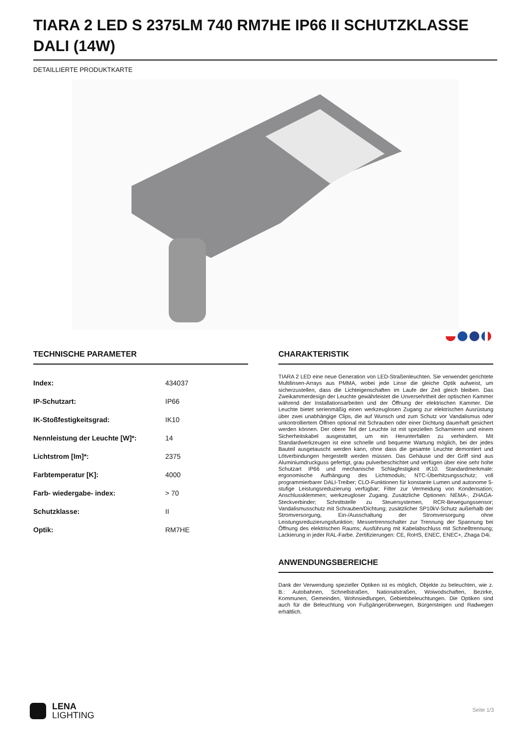TIARA 2 LED S 2375LM 740 RM7HE IP66 II SCHUTZKLASSE DALI (14W)
DETAILLIERTE PRODUKTKARTE
TECHNISCHE PARAMETER
| Index: | 434037 |
| IP-Schutzart: | IP66 |
| IK-Stoßfestigkeitsgrad: | IK10 |
| Nennleistung der Leuchte [W]*: | 14 |
| Lichtstrom [lm]*: | 2375 |
| Farbtemperatur [K]: | 4000 |
| Farb- wiedergabe- index: | > 70 |
| Schutzklasse: | II |
| Optik: | RM7HE |
CHARAKTERISTIK
TIARA 2 LED eine neue Generation von LED-Straßenleuchten. Sie verwendet gerichtete Multilinsen-Arrays aus PMMA, wobei jede Linse die gleiche Optik aufweist, um sicherzustellen, dass die Lichteigenschaften im Laufe der Zeit gleich bleiben. Das Zweikammerdesign der Leuchte gewährleistet die Unversehrtheit der optischen Kammer während der Installationsarbeiten und der Öffnung der elektrischen Kammer. Die Leuchte bietet serienmäßig einen werkzeuglosen Zugang zur elektrischen Ausrüstung über zwei unabhängige Clips, die auf Wunsch und zum Schutz vor Vandalismus oder unkontrolliertem Öffnen optional mit Schrauben oder einer Dichtung dauerhaft gesichert werden können. Der obere Teil der Leuchte ist mit speziellen Scharnieren und einem Sicherheitskabel ausgestattet, um ein Herunterfallen zu verhindern. Mit Standardwerkzeugen ist eine schnelle und bequeme Wartung möglich, bei der jedes Bauteil ausgetauscht werden kann, ohne dass die gesamte Leuchte demontiert und Lötverbindungen hergestellt werden müssen. Das Gehäuse und der Griff sind aus Aluminiumdruckguss gefertigt, grau pulverbeschichtet und verfügen über eine sehr hohe Schutzart IP66 und mechanische Schlagfestigkeit IK10. Standardmerkmale: ergonomische Aufhängung des Lichtmoduls; NTC-Überhitzungsschutz; voll programmierbarer DALI-Treiber; CLO-Funktionen für konstante Lumen und autonome 5-stufige Leistungsreduzierung verfügbar; Filter zur Vermeidung von Kondensation; Anschlussklemmen; werkzeugloser Zugang. Zusätzliche Optionen: NEMA-, ZHAGA-Steckverbinder; Schnittstelle zu Steuersystemen, RCR-Bewegungssensor; Vandalismusschutz mit Schrauben/Dichtung; zusätzlicher SP10kV-Schutz außerhalb der Stromversorgung, Ein-/Ausschaltung der Stromversorgung ohne Leistungsreduzierungsfunktion; Messertrennschalter zur Trennung der Spannung bei Öffnung des elektrischen Raums; Ausführung mit Kabelabschluss mit Schnelltrennung; Lackierung in jeder RAL-Farbe. Zertifizierungen: CE, RoHS, ENEC, ENEC+, Zhaga D4i.
ANWENDUNGSBEREICHE
Dank der Verwendung spezieller Optiken ist es möglich, Objekte zu beleuchten, wie z. B.: Autobahnen, Schnellstraßen, Nationalstraßen, Woiwodschaften, Bezirke, Kommunen, Gemeinden, Wohnsiedlungen, Gebietsbeleuchtungen. Die Optiken sind auch für die Beleuchtung von Fußgängerüberwegen, Bürgersteigen und Radwegen erhältlich.
LENA
LIGHTING
Seite 1/3